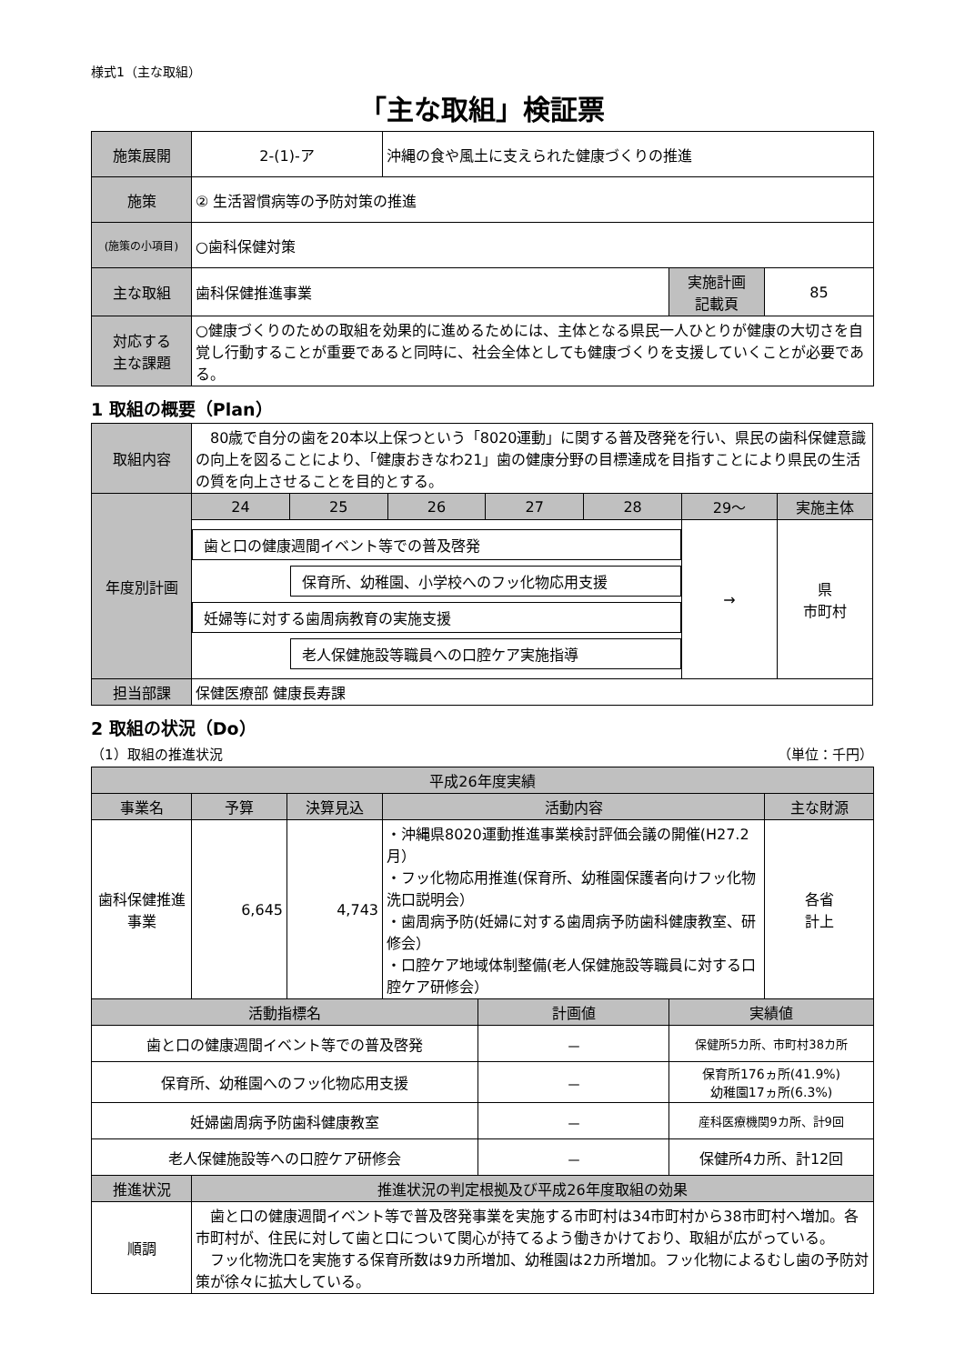様式1（主な取組）
「主な取組」検証票
| 施策展開 | 2-(1)-ア | 沖縄の食や風土に支えられた健康づくりの推進 | | |
| 施策 | ② 生活習慣病等の予防対策の推進 | | | |
| (施策の小項目) | ○歯科保健対策 | | | |
| 主な取組 | 歯科保健推進事業 | | 実施計画 記載頁 | 85 |
| 対応する 主な課題 | ○健康づくりのための取組を効果的に進めるためには、主体となる県民一人ひとりが健康の大切さを自覚し行動することが重要であると同時に、社会全体としても健康づくりを支援していくことが必要である。 | | | |
1 取組の概要（Plan）
| 取組内容 | 80歳で自分の歯を20本以上保つという「8020運動」に関する普及啓発を行い、県民の歯科保健意識の向上を図ることにより、「健康おきなわ21」歯の健康分野の目標達成を目指すことにより県民の生活の質を向上させることを目的とする。 | | | | | | |
| 年度別計画 | 24 | 25 | 26 | 27 | 28 | 29～ | 実施主体 |
| | 歯と口の健康週間イベント等での普及啓発 保育所、幼稚園、小学校へのフッ化物応用支援 妊婦等に対する歯周病教育の実施支援 老人保健施設等職員への口腔ケア実施指導 | | | | | → | 県 市町村 |
| 担当部課 | 保健医療部 健康長寿課 | | | | | | |
2 取組の状況（Do）
（1）取組の推進状況 （単位：千円）
| 平成26年度実績 | | | | | | |
| 事業名 | 予算 | 決算見込 | 活動内容 | | | 主な財源 |
| 歯科保健推進事業 | 6,645 | 4,743 | ・沖縄県8020運動推進事業検討評価会議の開催(H27.2月） ・フッ化物応用推進(保育所、幼稚園保護者向けフッ化物洗口説明会） ・歯周病予防(妊婦に対する歯周病予防歯科健康教室、研修会） ・口腔ケア地域体制整備(老人保健施設等職員に対する口腔ケア研修会） | | | 各省 計上 |
| 活動指標名 | | | | 計画値 | 実績値 | |
| 歯と口の健康週間イベント等での普及啓発 | | | | － | 保健所5カ所、市町村38カ所 | |
| 保育所、幼稚園へのフッ化物応用支援 | | | | － | 保育所176ヵ所(41.9%) 幼稚園17ヵ所(6.3%) | |
| 妊婦歯周病予防歯科健康教室 | | | | － | 産科医療機関9カ所、計9回 | |
| 老人保健施設等への口腔ケア研修会 | | | | － | 保健所4カ所、計12回 | |
| 推進状況 | 推進状況の判定根拠及び平成26年度取組の効果 | | | | | |
| 順調 | 歯と口の健康週間イベント等で普及啓発事業を実施する市町村は34市町村から38市町村へ増加。各市町村が、住民に対して歯と口について関心が持てるよう働きかけており、取組が広がっている。 フッ化物洗口を実施する保育所数は9カ所増加、幼稚園は2カ所増加。フッ化物によるむし歯の予防対策が徐々に拡大している。 | | | | | |